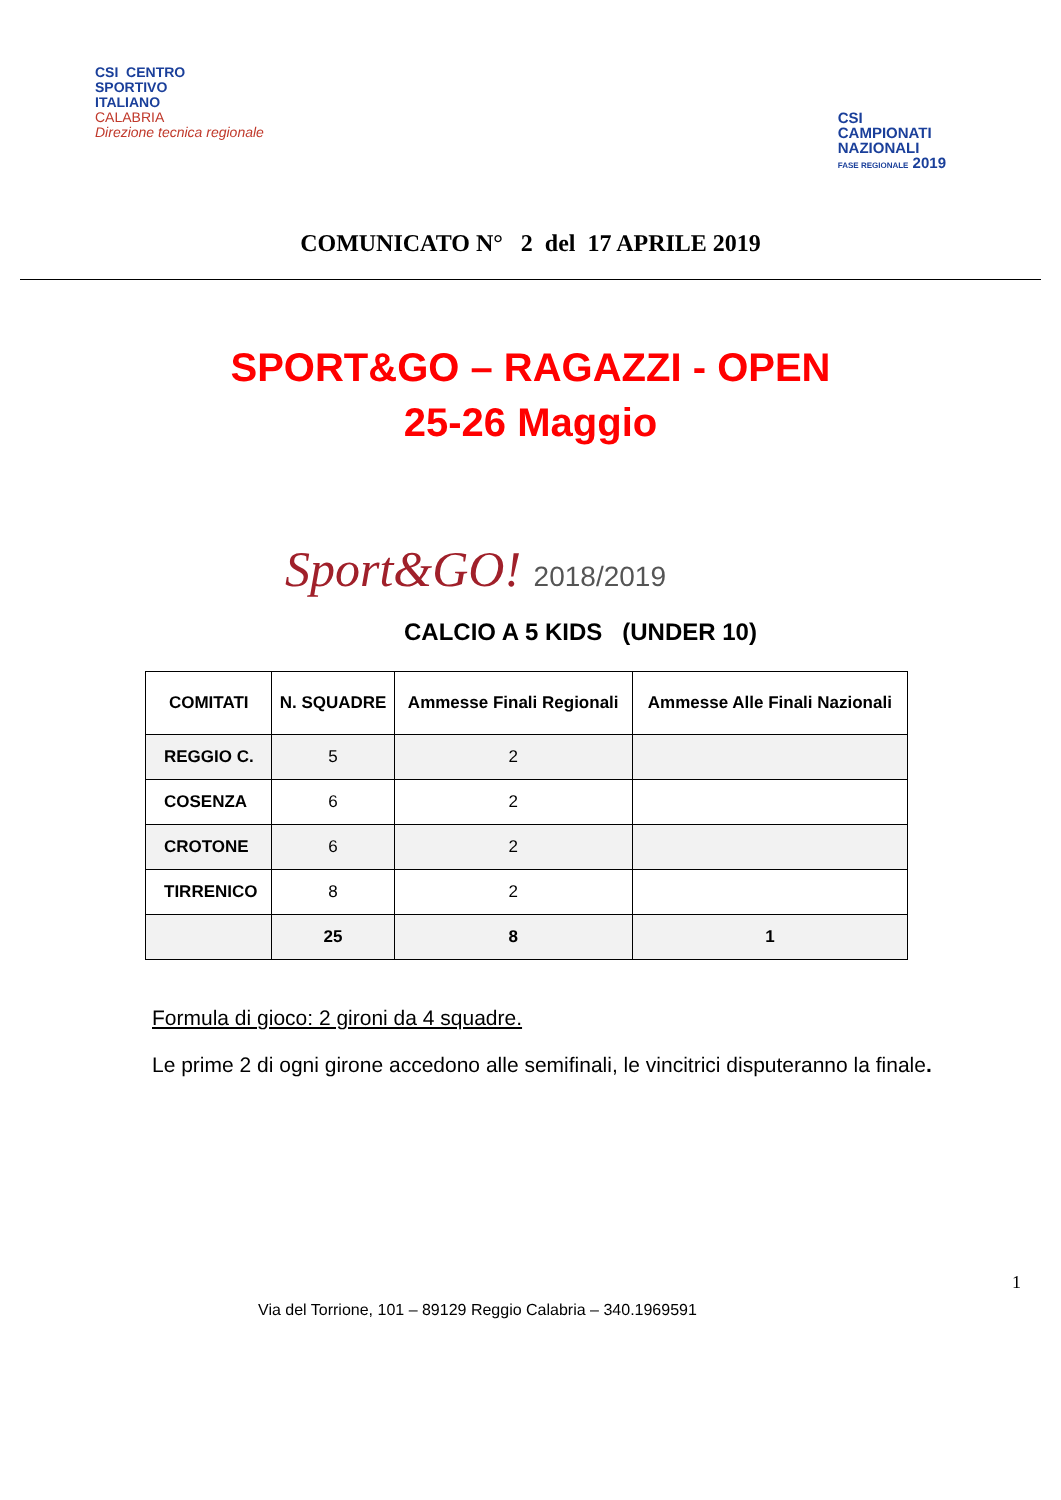CSI CENTRO
SPORTIVO
ITALIANO
CALABRIA
Direzione tecnica regionale
CSI
CAMPIONATI
NAZIONALI
FASE REGIONALE 2019
COMUNICATO N° 2 del 17 APRILE 2019
SPORT&GO – RAGAZZI - OPEN
25-26 Maggio
Sport&GO! 2018/2019
CALCIO A 5 KIDS (UNDER 10)
| COMITATI | N. SQUADRE | Ammesse Finali Regionali | Ammesse Alle Finali Nazionali |
| --- | --- | --- | --- |
| REGGIO C. | 5 | 2 | |
| COSENZA | 6 | 2 | |
| CROTONE | 6 | 2 | |
| TIRRENICO | 8 | 2 | |
| | 25 | 8 | 1 |
Formula di gioco: 2 gironi da 4 squadre.
Le prime 2 di ogni girone accedono alle semifinali, le vincitrici disputeranno la finale.
1
Via del Torrione, 101 – 89129 Reggio Calabria – 340.1969591